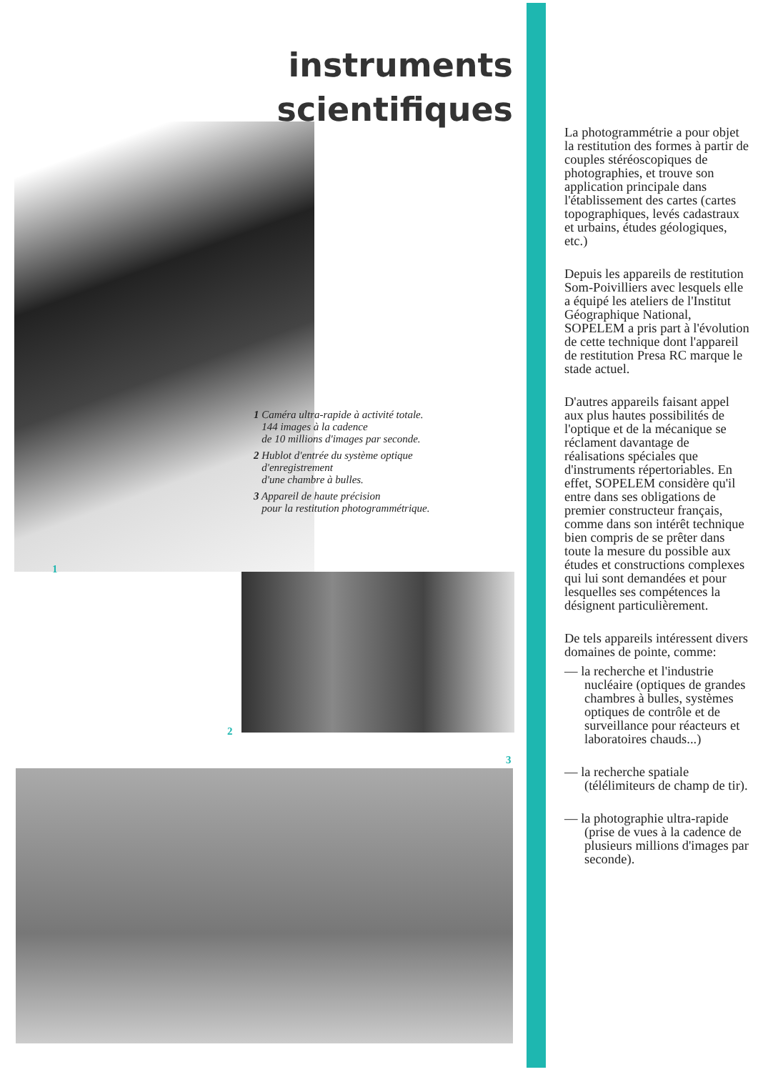instruments
scientifiques
1 Caméra ultra-rapide à activité totale.
144 images à la cadence
de 10 millions d'images par seconde.
2 Hublot d'entrée du système optique
d'enregistrement
d'une chambre à bulles.
3 Appareil de haute précision
pour la restitution photogrammétrique.
1
2
3
La photogrammétrie a pour objet la restitution des formes à partir de couples stéréoscopiques de photographies, et trouve son application principale dans l'établissement des cartes (cartes topographiques, levés cadastraux et urbains, études géologiques, etc.)
Depuis les appareils de restitution Som-Poivilliers avec lesquels elle a équipé les ateliers de l'Institut Géographique National, SOPELEM a pris part à l'évolution de cette technique dont l'appareil de restitution Presa RC marque le stade actuel.
D'autres appareils faisant appel aux plus hautes possibilités de l'optique et de la mécanique se réclament davantage de réalisations spéciales que d'instruments répertoriables. En effet, SOPELEM considère qu'il entre dans ses obligations de premier constructeur français, comme dans son intérêt technique bien compris de se prêter dans toute la mesure du possible aux études et constructions complexes qui lui sont demandées et pour lesquelles ses compétences la désignent particulièrement.
De tels appareils intéressent divers domaines de pointe, comme:
— la recherche et l'industrie nucléaire (optiques de grandes chambres à bulles, systèmes optiques de contrôle et de surveillance pour réacteurs et laboratoires chauds...)
— la recherche spatiale (télélimiteurs de champ de tir).
— la photographie ultra-rapide (prise de vues à la cadence de plusieurs millions d'images par seconde).